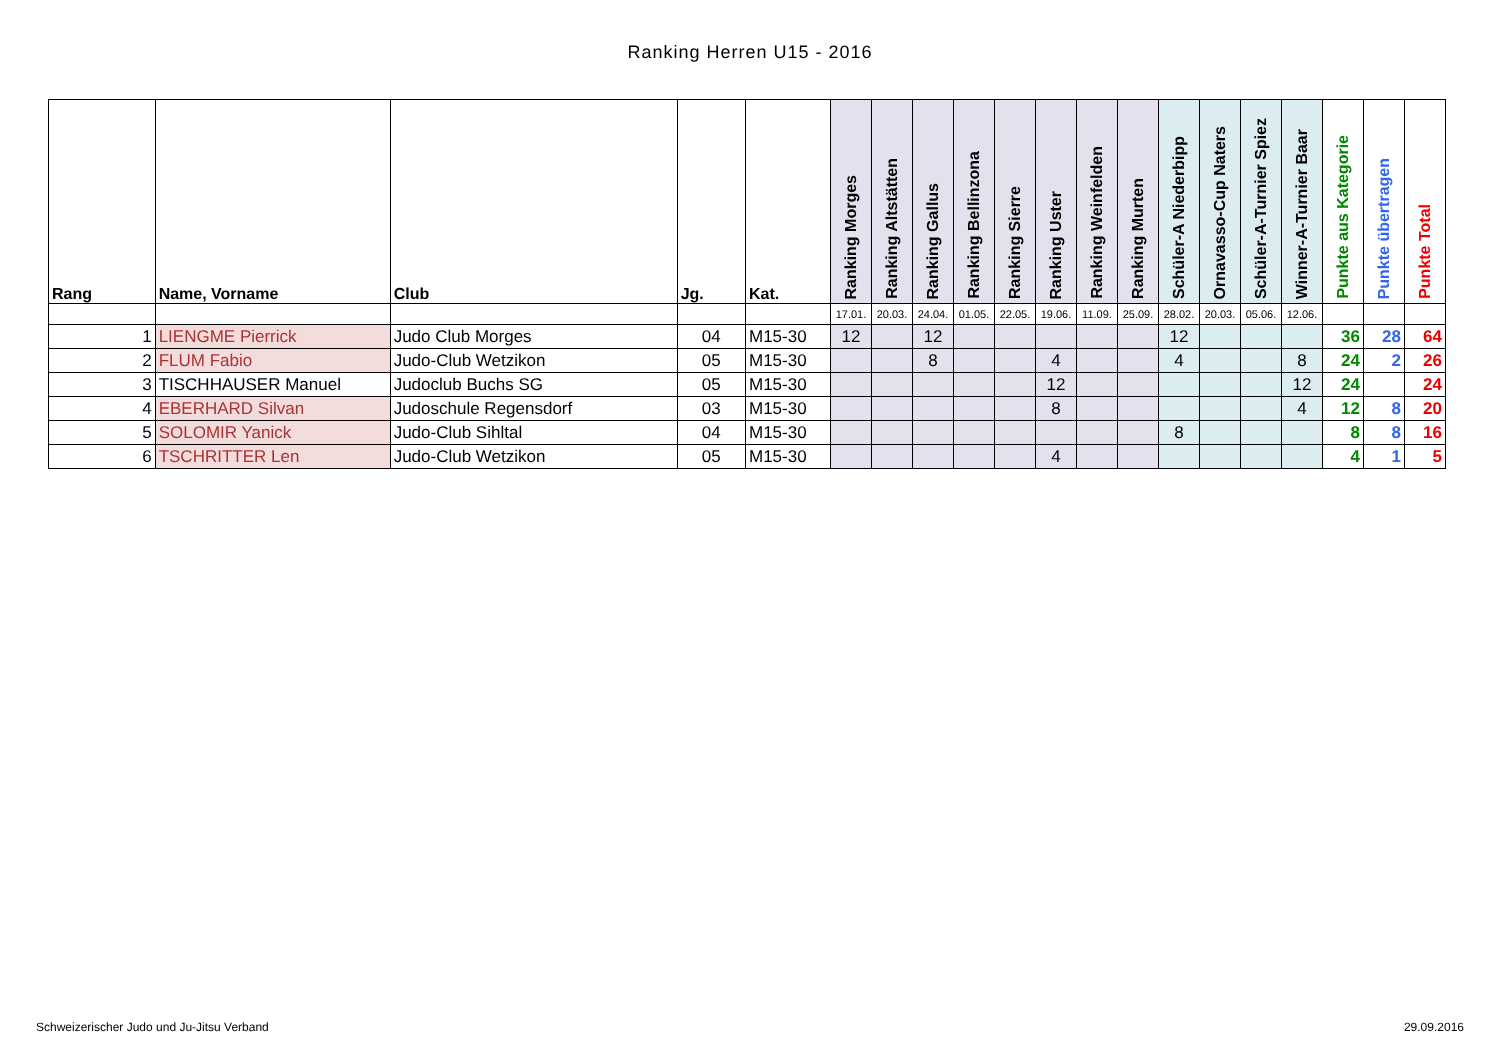Ranking Herren U15 - 2016
| Rang | Name, Vorname | Club | Jg. | Kat. | Ranking Morges | Ranking Altstätten | Ranking Gallus | Ranking Bellinzona | Ranking Sierre | Ranking Uster | Ranking Weinfelden | Ranking Murten | Schüler-A Niederbipp | Ornavasso-Cup Naters | Schüler-A-Turnier Spiez | Winner-A-Turnier Baar | Punkte aus Kategorie | Punkte übertragen | Punkte Total |
| --- | --- | --- | --- | --- | --- | --- | --- | --- | --- | --- | --- | --- | --- | --- | --- | --- | --- | --- | --- |
| | | | | | 17.01. | 20.03. | 24.04. | 01.05. | 22.05. | 19.06. | 11.09. | 25.09. | 28.02. | 20.03. | 05.06. | 12.06. | | | |
| 1 | LIENGME Pierrick | Judo Club Morges | 04 | M15-30 | 12 | | 12 | | | | | | 12 | | | | 36 | 28 | 64 |
| 2 | FLUM Fabio | Judo-Club Wetzikon | 05 | M15-30 | | | 8 | | | 4 | | | 4 | | | 8 | 24 | 2 | 26 |
| 3 | TISCHHAUSER Manuel | Judoclub Buchs SG | 05 | M15-30 | | | | | | 12 | | | | | | 12 | 24 | | 24 |
| 4 | EBERHARD Silvan | Judoschule Regensdorf | 03 | M15-30 | | | | | | 8 | | | | | | 4 | 12 | 8 | 20 |
| 5 | SOLOMIR Yanick | Judo-Club Sihltal | 04 | M15-30 | | | | | | | | | 8 | | | | 8 | 8 | 16 |
| 6 | TSCHRITTER Len | Judo-Club Wetzikon | 05 | M15-30 | | | | | | 4 | | | | | | | 4 | 1 | 5 |
Schweizerischer Judo und Ju-Jitsu Verband 29.09.2016